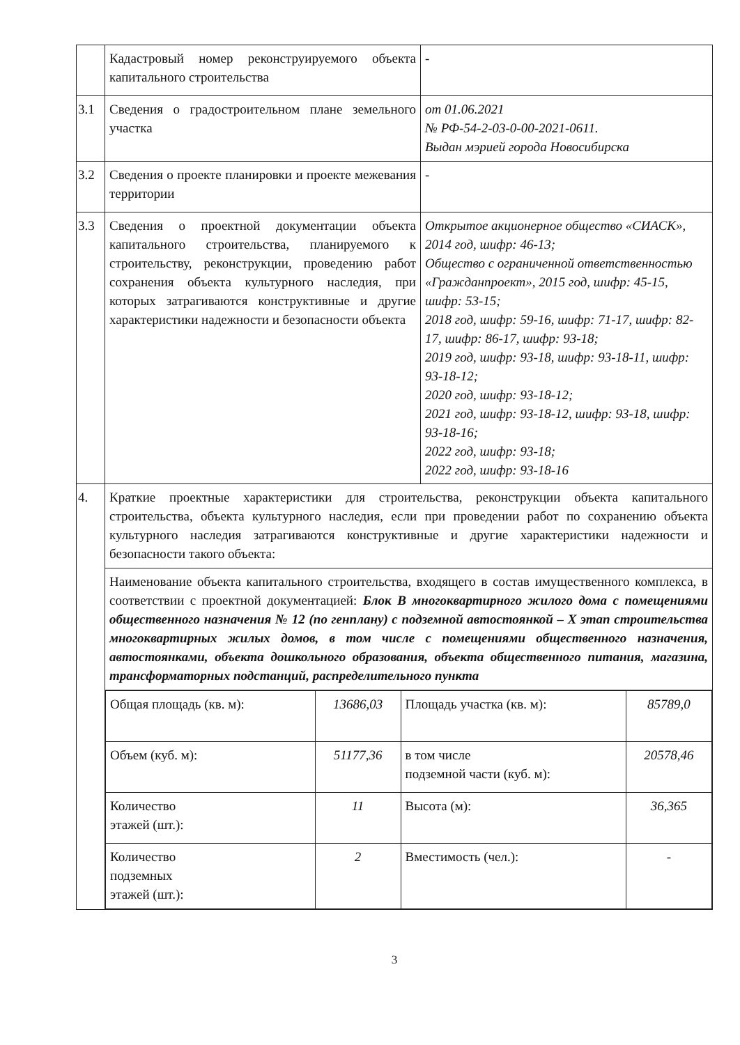| | Кадастровый номер реконструируемого объекта капитального строительства | - |
| 3.1 | Сведения о градостроительном плане земельного участка | от 01.06.2021 № РФ-54-2-03-0-00-2021-0611. Выдан мэрией города Новосибирска |
| 3.2 | Сведения о проекте планировки и проекте межевания территории | - |
| 3.3 | Сведения о проектной документации объекта капитального строительства, планируемого к строительству, реконструкции, проведению работ сохранения объекта культурного наследия, при которых затрагиваются конструктивные и другие характеристики надежности и безопасности объекта | Открытое акционерное общество «СИАСК», 2014 год, шифр: 46-13; Общество с ограниченной ответственностью «Гражданпроект», 2015 год, шифр: 45-15, шифр: 53-15; 2018 год, шифр: 59-16, шифр: 71-17, шифр: 82-17, шифр: 86-17, шифр: 93-18; 2019 год, шифр: 93-18, шифр: 93-18-11, шифр: 93-18-12; 2020 год, шифр: 93-18-12; 2021 год, шифр: 93-18-12, шифр: 93-18, шифр: 93-18-16; 2022 год, шифр: 93-18; 2022 год, шифр: 93-18-16 |
| 4. | Краткие проектные характеристики для строительства, реконструкции объекта капитального строительства, объекта культурного наследия, если при проведении работ по сохранению объекта культурного наследия затрагиваются конструктивные и другие характеристики надежности и безопасности такого объекта: | |
| | Наименование объекта капитального строительства, входящего в состав имущественного комплекса, в соответствии с проектной документацией: Блок В многоквартирного жилого дома с помещениями общественного назначения № 12 (по генплану) с подземной автостоянкой – X этап строительства многоквартирных жилых домов, в том числе с помещениями общественного назначения, автостоянками, объекта дошкольного образования, объекта общественного питания, магазина, трансформаторных подстанций, распределительного пункта | |
| | / Общая площадь (кв. м): / 13686,03 / Площадь участка (кв. м): / 85789,0 / / Объем (куб. м): / 51177,36 / в том числе подземной части (куб. м): / 20578,46 / / Количество этажей (шт.): / 11 / Высота (м): / 36,365 / / Количество подземных этажей (шт.): / 2 / Вместимость (чел.): / - / | |
3